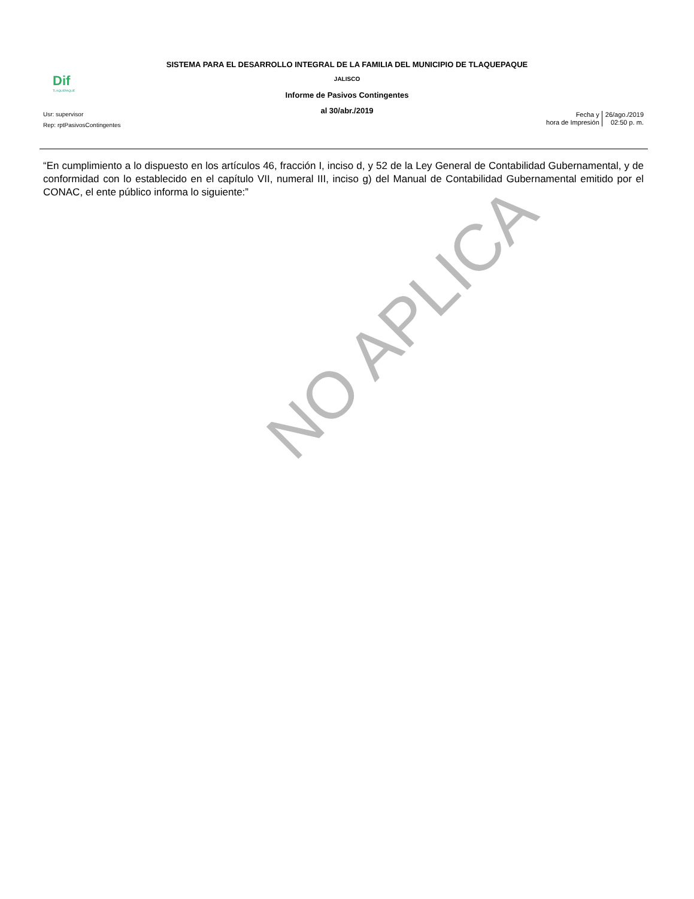SISTEMA PARA EL DESARROLLO INTEGRAL DE LA FAMILIA DEL MUNICIPIO DE TLAQUEPAQUE
Dif
TLAQUEPAQUE
JALISCO
Informe de Pasivos Contingentes
al 30/abr./2019
Usr: supervisor
Rep: rptPasivosContingentes
Fecha y
hora de Impresión
26/ago./2019
02:50 p. m.
“En cumplimiento a lo dispuesto en los artículos 46, fracción I, inciso d, y 52 de la Ley General de Contabilidad Gubernamental, y de conformidad con lo establecido en el capítulo VII, numeral III, inciso g) del Manual de Contabilidad Gubernamental emitido por el CONAC, el ente público informa lo siguiente:”
NO APLICA